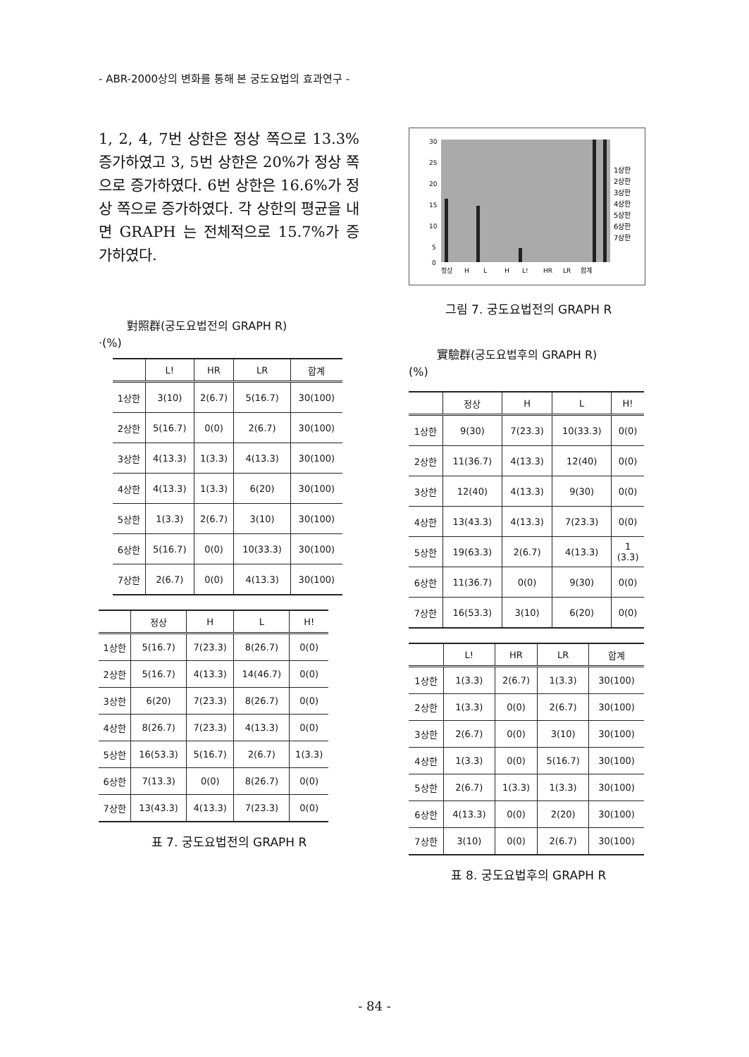- ABR-2000상의 변화를 통해 본 궁도요법의 효과연구 -
1, 2, 4, 7번 상한은 정상 쪽으로 13.3%증가하였고 3, 5번 상한은 20%가 정상 쪽으로 증가하였다. 6번 상한은 16.6%가 정상 쪽으로 증가하였다. 각 상한의 평균을 내면 GRAPH 는 전체적으로 15.7%가 증가하였다.
對照群(궁도요법전의 GRAPH R)
·(%)
| | L! | HR | LR | 합계 |
| --- | --- | --- | --- | --- |
| 1상한 | 3(10) | 2(6.7) | 5(16.7) | 30(100) |
| 2상한 | 5(16.7) | 0(0) | 2(6.7) | 30(100) |
| 3상한 | 4(13.3) | 1(3.3) | 4(13.3) | 30(100) |
| 4상한 | 4(13.3) | 1(3.3) | 6(20) | 30(100) |
| 5상한 | 1(3.3) | 2(6.7) | 3(10) | 30(100) |
| 6상한 | 5(16.7) | 0(0) | 10(33.3) | 30(100) |
| 7상한 | 2(6.7) | 0(0) | 4(13.3) | 30(100) |
| | 정상 | H | L | H! |
| --- | --- | --- | --- | --- |
| 1상한 | 5(16.7) | 7(23.3) | 8(26.7) | 0(0) |
| 2상한 | 5(16.7) | 4(13.3) | 14(46.7) | 0(0) |
| 3상한 | 6(20) | 7(23.3) | 8(26.7) | 0(0) |
| 4상한 | 8(26.7) | 7(23.3) | 4(13.3) | 0(0) |
| 5상한 | 16(53.3) | 5(16.7) | 2(6.7) | 1(3.3) |
| 6상한 | 7(13.3) | 0(0) | 8(26.7) | 0(0) |
| 7상한 | 13(43.3) | 4(13.3) | 7(23.3) | 0(0) |
표 7. 궁도요법전의 GRAPH R
30
25
20
15
10
5
0
정상
H
L
H
L!
HR
LR
합계
1상한
2상한
3상한
4상한
5상한
6상한
7상한
그림 7. 궁도요법전의 GRAPH R
實驗群(궁도요법후의 GRAPH R)
(%)
| | 정상 | H | L | H! |
| --- | --- | --- | --- | --- |
| 1상한 | 9(30) | 7(23.3) | 10(33.3) | 0(0) |
| 2상한 | 11(36.7) | 4(13.3) | 12(40) | 0(0) |
| 3상한 | 12(40) | 4(13.3) | 9(30) | 0(0) |
| 4상한 | 13(43.3) | 4(13.3) | 7(23.3) | 0(0) |
| 5상한 | 19(63.3) | 2(6.7) | 4(13.3) | 1 (3.3) |
| 6상한 | 11(36.7) | 0(0) | 9(30) | 0(0) |
| 7상한 | 16(53.3) | 3(10) | 6(20) | 0(0) |
| | L! | HR | LR | 합계 |
| --- | --- | --- | --- | --- |
| 1상한 | 1(3.3) | 2(6.7) | 1(3.3) | 30(100) |
| 2상한 | 1(3.3) | 0(0) | 2(6.7) | 30(100) |
| 3상한 | 2(6.7) | 0(0) | 3(10) | 30(100) |
| 4상한 | 1(3.3) | 0(0) | 5(16.7) | 30(100) |
| 5상한 | 2(6.7) | 1(3.3) | 1(3.3) | 30(100) |
| 6상한 | 4(13.3) | 0(0) | 2(20) | 30(100) |
| 7상한 | 3(10) | 0(0) | 2(6.7) | 30(100) |
표 8. 궁도요법후의 GRAPH R
- 84 -